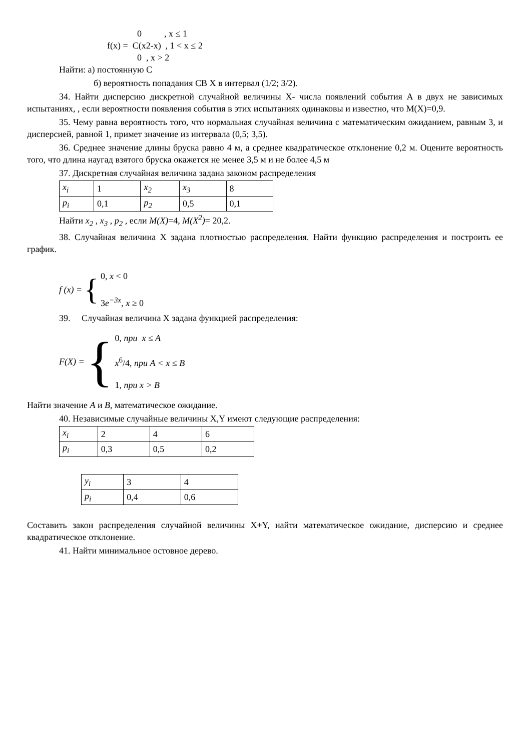0 , x ≤ 1
f(x) = C(x2-x) , 1 < x ≤ 2
0 , x > 2
Найти: а) постоянную С
б) вероятность попадания СВ Х в интервал (1/2; 3/2).
34. Найти дисперсию дискретной случайной величины Х- числа появлений события А в двух не зависимых испытаниях, , если вероятности появления события в этих испытаниях одинаковы и известно, что М(Х)=0,9.
35. Чему равна вероятность того, что нормальная случайная величина с математическим ожиданием, равным 3, и дисперсией, равной 1, примет значение из интервала (0,5; 3,5).
36. Среднее значение длины бруска равно 4 м, а среднее квадратическое отклонение 0,2 м. Оцените вероятность того, что длина наугад взятого бруска окажется не менее 3,5 м и не более 4,5 м
37. Дискретная случайная величина задана законом распределения
| x<sub>i</sub> | 1 | x<sub>2</sub> | x<sub>3</sub> | 8 |
| p<sub>i</sub> | 0,1 | p<sub>2</sub> | 0,5 | 0,1 |
Найти x<sub>2</sub> , x<sub>3</sub> , p<sub>2</sub> , если M(X)=4, M(X<sup>2</sup>)= 20,2.
38. Случайная величина Х задана плотностью распределения. Найти функцию распределения и построить ее график.
f (x) = { 0, x < 0
3e<sup>−3x</sup>, x ≥ 0
39. Случайная величина Х задана функцией распределения:
F(X) = { 0, при x ≤ A
x<sup>6</sup>/4, при A < x ≤ B
1, при x > B
Найти значение A и B, математическое ожидание.
40. Независимые случайные величины X,Y имеют следующие распределения:
| x<sub>i</sub> | 2 | 4 | 6 |
| p<sub>i</sub> | 0,3 | 0,5 | 0,2 |
| y<sub>i</sub> | 3 | 4 |
| p<sub>i</sub> | 0,4 | 0,6 |
Составить закон распределения случайной величины X+Y, найти математическое ожидание, дисперсию и среднее квадратическое отклонение.
41. Найти минимальное остовное дерево.